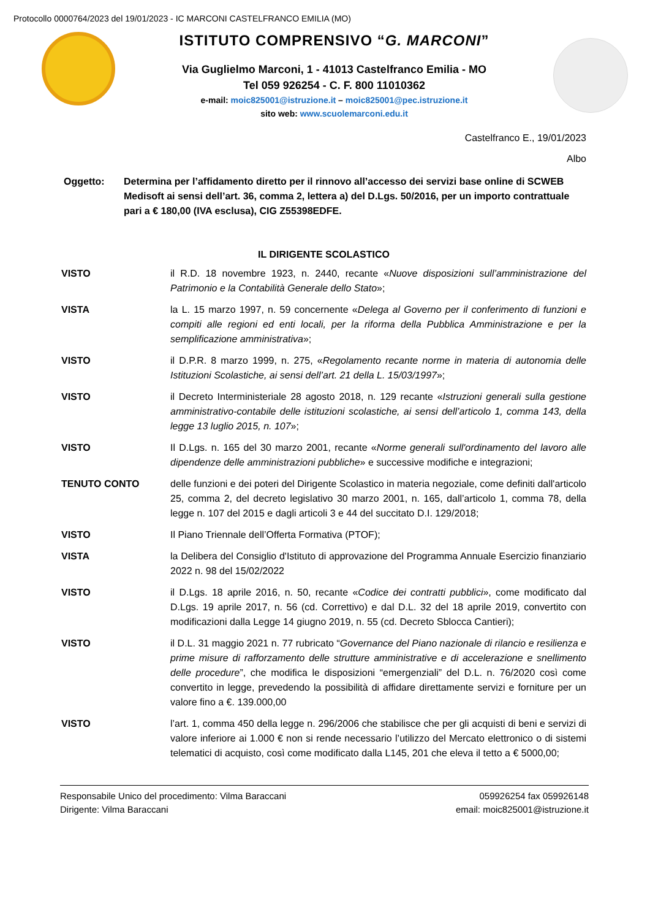Protocollo 0000764/2023 del 19/01/2023 - IC MARCONI CASTELFRANCO EMILIA (MO)
ISTITUTO COMPRENSIVO “G. MARCONI”
Via Guglielmo Marconi, 1 - 41013 Castelfranco Emilia - MO
Tel 059 926254 - C. F. 800 11010362
e-mail: moic825001@istruzione.it – moic825001@pec.istruzione.it
sito web: www.scuolemarconi.edu.it
Castelfranco E., 19/01/2023
Albo
Oggetto: Determina per l’affidamento diretto per il rinnovo all’accesso dei servizi base online di SCWEB Medisoft ai sensi dell’art. 36, comma 2, lettera a) del D.Lgs. 50/2016, per un importo contrattuale pari a € 180,00 (IVA esclusa), CIG Z55398EDFE.
IL DIRIGENTE SCOLASTICO
VISTO il R.D. 18 novembre 1923, n. 2440, recante «Nuove disposizioni sull’amministrazione del Patrimonio e la Contabilità Generale dello Stato»;
VISTA la L. 15 marzo 1997, n. 59 concernente «Delega al Governo per il conferimento di funzioni e compiti alle regioni ed enti locali, per la riforma della Pubblica Amministrazione e per la semplificazione amministrativa»;
VISTO il D.P.R. 8 marzo 1999, n. 275, «Regolamento recante norme in materia di autonomia delle Istituzioni Scolastiche, ai sensi dell’art. 21 della L. 15/03/1997»;
VISTO il Decreto Interministeriale 28 agosto 2018, n. 129 recante «Istruzioni generali sulla gestione amministrativo-contabile delle istituzioni scolastiche, ai sensi dell’articolo 1, comma 143, della legge 13 luglio 2015, n. 107»;
VISTO Il D.Lgs. n. 165 del 30 marzo 2001, recante «Norme generali sull'ordinamento del lavoro alle dipendenze delle amministrazioni pubbliche» e successive modifiche e integrazioni;
TENUTO CONTO delle funzioni e dei poteri del Dirigente Scolastico in materia negoziale, come definiti dall'articolo 25, comma 2, del decreto legislativo 30 marzo 2001, n. 165, dall’articolo 1, comma 78, della legge n. 107 del 2015 e dagli articoli 3 e 44 del succitato D.I. 129/2018;
VISTO Il Piano Triennale dell’Offerta Formativa (PTOF);
VISTA la Delibera del Consiglio d'Istituto di approvazione del Programma Annuale Esercizio finanziario 2022 n. 98 del 15/02/2022
VISTO il D.Lgs. 18 aprile 2016, n. 50, recante «Codice dei contratti pubblici», come modificato dal D.Lgs. 19 aprile 2017, n. 56 (cd. Correttivo) e dal D.L. 32 del 18 aprile 2019, convertito con modificazioni dalla Legge 14 giugno 2019, n. 55 (cd. Decreto Sblocca Cantieri);
VISTO il D.L. 31 maggio 2021 n. 77 rubricato “Governance del Piano nazionale di rilancio e resilienza e prime misure di rafforzamento delle strutture amministrative e di accelerazione e snellimento delle procedure”, che modifica le disposizioni “emergenziali” del D.L. n. 76/2020 così come convertito in legge, prevedendo la possibilità di affidare direttamente servizi e forniture per un valore fino a €. 139.000,00
VISTO l’art. 1, comma 450 della legge n. 296/2006 che stabilisce che per gli acquisti di beni e servizi di valore inferiore ai 1.000 € non si rende necessario l’utilizzo del Mercato elettronico o di sistemi telematici di acquisto, così come modificato dalla L145, 201 che eleva il tetto a € 5000,00;
Responsabile Unico del procedimento: Vilma Baraccani
Dirigente: Vilma Baraccani
059926254 fax 059926148
email: moic825001@istruzione.it